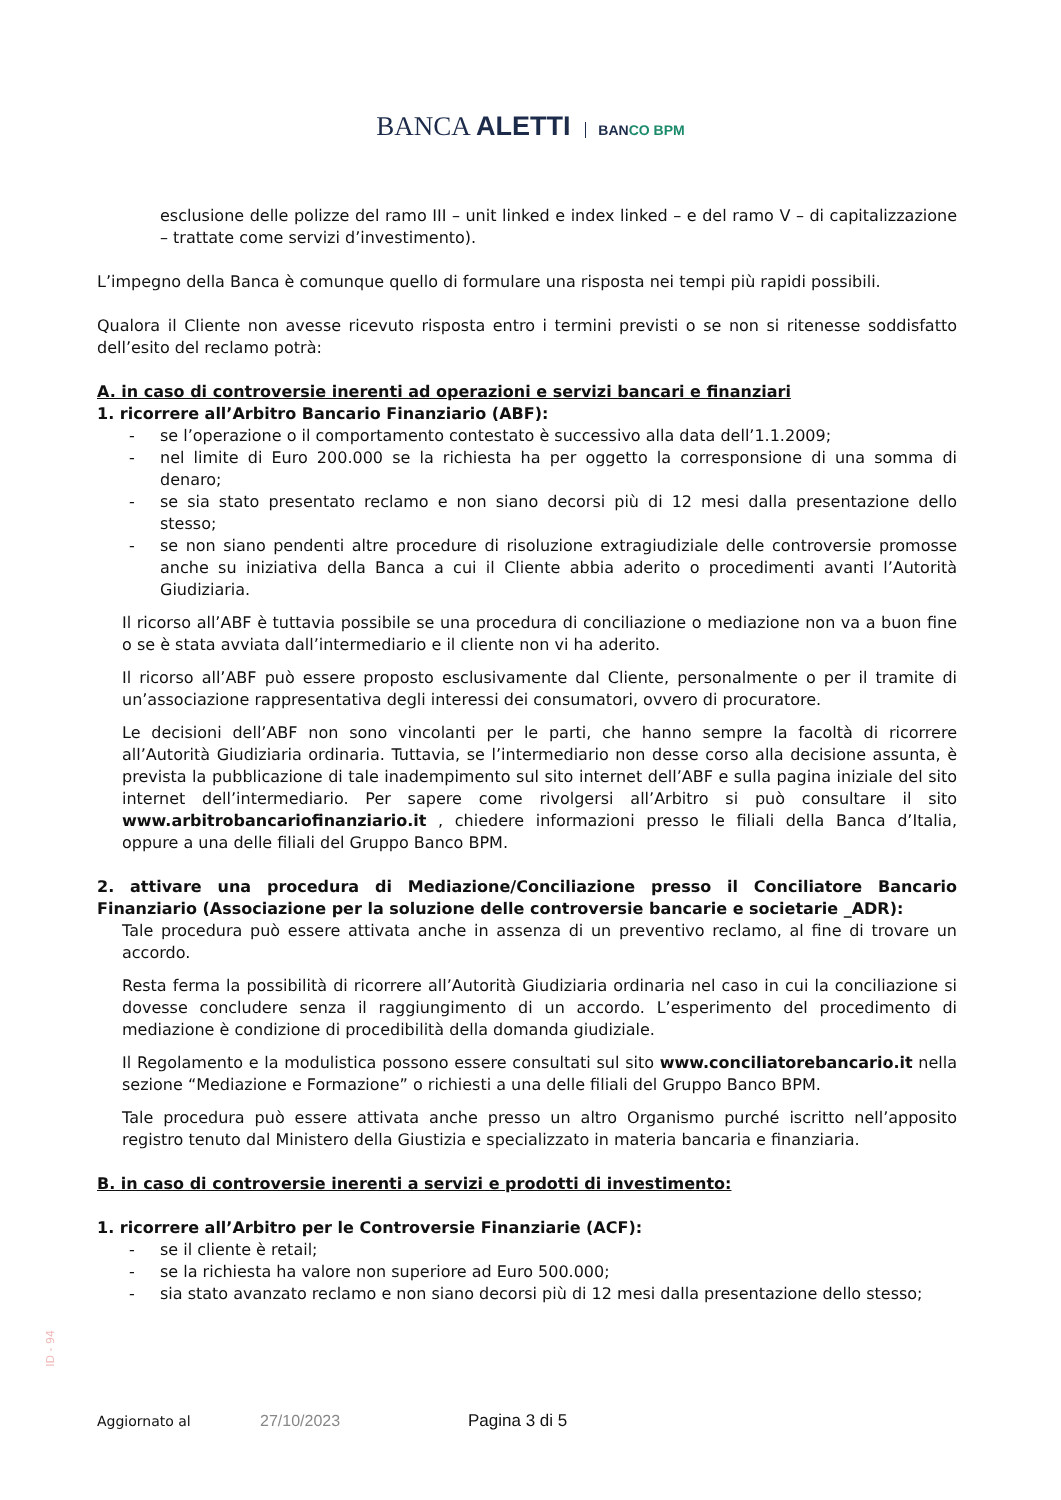BANCA ALETTI BANCO BPM
esclusione delle polizze del ramo III – unit linked e index linked – e del ramo V – di capitalizzazione – trattate come servizi d’investimento).
L’impegno della Banca è comunque quello di formulare una risposta nei tempi più rapidi possibili.
Qualora il Cliente non avesse ricevuto risposta entro i termini previsti o se non si ritenesse soddisfatto dell’esito del reclamo potrà:
A. in caso di controversie inerenti ad operazioni e servizi bancari e finanziari
1. ricorrere all’Arbitro Bancario Finanziario (ABF):
- se l’operazione o il comportamento contestato è successivo alla data dell’1.1.2009;
- nel limite di Euro 200.000 se la richiesta ha per oggetto la corresponsione di una somma di denaro;
- se sia stato presentato reclamo e non siano decorsi più di 12 mesi dalla presentazione dello stesso;
- se non siano pendenti altre procedure di risoluzione extragiudiziale delle controversie promosse anche su iniziativa della Banca a cui il Cliente abbia aderito o procedimenti avanti l’Autorità Giudiziaria.
Il ricorso all’ABF è tuttavia possibile se una procedura di conciliazione o mediazione non va a buon fine o se è stata avviata dall’intermediario e il cliente non vi ha aderito.
Il ricorso all’ABF può essere proposto esclusivamente dal Cliente, personalmente o per il tramite di un’associazione rappresentativa degli interessi dei consumatori, ovvero di procuratore.
Le decisioni dell’ABF non sono vincolanti per le parti, che hanno sempre la facoltà di ricorrere all’Autorità Giudiziaria ordinaria. Tuttavia, se l’intermediario non desse corso alla decisione assunta, è prevista la pubblicazione di tale inadempimento sul sito internet dell’ABF e sulla pagina iniziale del sito internet dell’intermediario. Per sapere come rivolgersi all’Arbitro si può consultare il sito www.arbitrobancariofinanziario.it , chiedere informazioni presso le filiali della Banca d’Italia, oppure a una delle filiali del Gruppo Banco BPM.
2. attivare una procedura di Mediazione/Conciliazione presso il Conciliatore Bancario Finanziario (Associazione per la soluzione delle controversie bancarie e societarie _ADR):
Tale procedura può essere attivata anche in assenza di un preventivo reclamo, al fine di trovare un accordo.
Resta ferma la possibilità di ricorrere all’Autorità Giudiziaria ordinaria nel caso in cui la conciliazione si dovesse concludere senza il raggiungimento di un accordo. L’esperimento del procedimento di mediazione è condizione di procedibilità della domanda giudiziale.
Il Regolamento e la modulistica possono essere consultati sul sito www.conciliatorebancario.it nella sezione “Mediazione e Formazione” o richiesti a una delle filiali del Gruppo Banco BPM.
Tale procedura può essere attivata anche presso un altro Organismo purché iscritto nell’apposito registro tenuto dal Ministero della Giustizia e specializzato in materia bancaria e finanziaria.
B. in caso di controversie inerenti a servizi e prodotti di investimento:
1. ricorrere all’Arbitro per le Controversie Finanziarie (ACF):
- se il cliente è retail;
- se la richiesta ha valore non superiore ad Euro 500.000;
- sia stato avanzato reclamo e non siano decorsi più di 12 mesi dalla presentazione dello stesso;
ID - 94
Aggiornato al 27/10/2023 Pagina 3 di 5